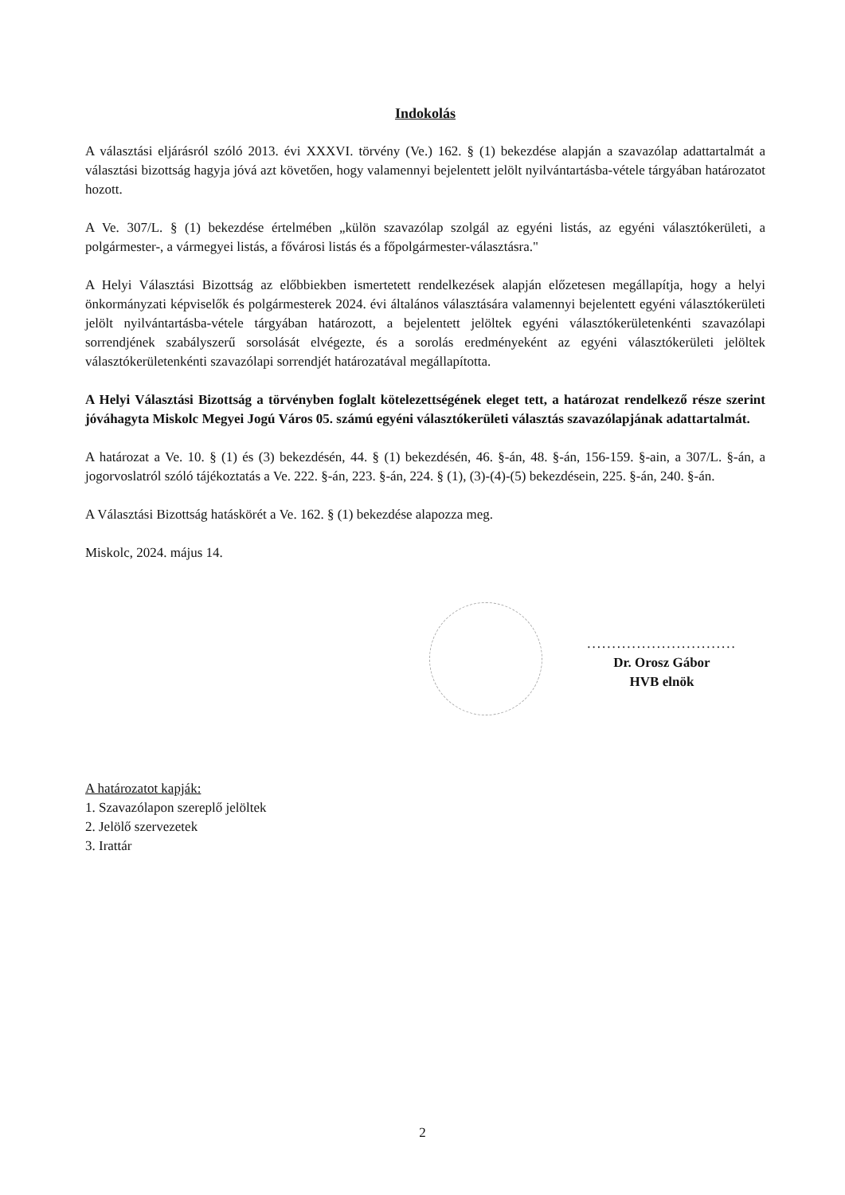Indokolás
A választási eljárásról szóló 2013. évi XXXVI. törvény (Ve.) 162. § (1) bekezdése alapján a szavazólap adattartalmát a választási bizottság hagyja jóvá azt követően, hogy valamennyi bejelentett jelölt nyilvántartásba-vétele tárgyában határozatot hozott.
A Ve. 307/L. § (1) bekezdése értelmében „külön szavazólap szolgál az egyéni listás, az egyéni választókerületi, a polgármester-, a vármegyei listás, a fővárosi listás és a főpolgármester-választásra."
A Helyi Választási Bizottság az előbbiekben ismertetett rendelkezések alapján előzetesen megállapítja, hogy a helyi önkormányzati képviselők és polgármesterek 2024. évi általános választására valamennyi bejelentett egyéni választókerületi jelölt nyilvántartásba-vétele tárgyában határozott, a bejelentett jelöltek egyéni választókerületenkénti szavazólapi sorrendjének szabályszerű sorsolását elvégezte, és a sorolás eredményeként az egyéni választókerületi jelöltek választókerületenkénti szavazólapi sorrendjét határozatával megállapította.
A Helyi Választási Bizottság a törvényben foglalt kötelezettségének eleget tett, a határozat rendelkező része szerint jóváhagyta Miskolc Megyei Jogú Város 05. számú egyéni választókerületi választás szavazólapjának adattartalmát.
A határozat a Ve. 10. § (1) és (3) bekezdésén, 44. § (1) bekezdésén, 46. §-án, 48. §-án, 156-159. §-ain, a 307/L. §-án, a jogorvoslatról szóló tájékoztatás a Ve. 222. §-án, 223. §-án, 224. § (1), (3)-(4)-(5) bekezdésein, 225. §-án, 240. §-án.
A Választási Bizottság hatáskörét a Ve. 162. § (1) bekezdése alapozza meg.
Miskolc, 2024. május 14.
..............................
Dr. Orosz Gábor
HVB elnök
A határozatot kapják:
1. Szavazólapon szereplő jelöltek
2. Jelölő szervezetek
3. Irattár
2